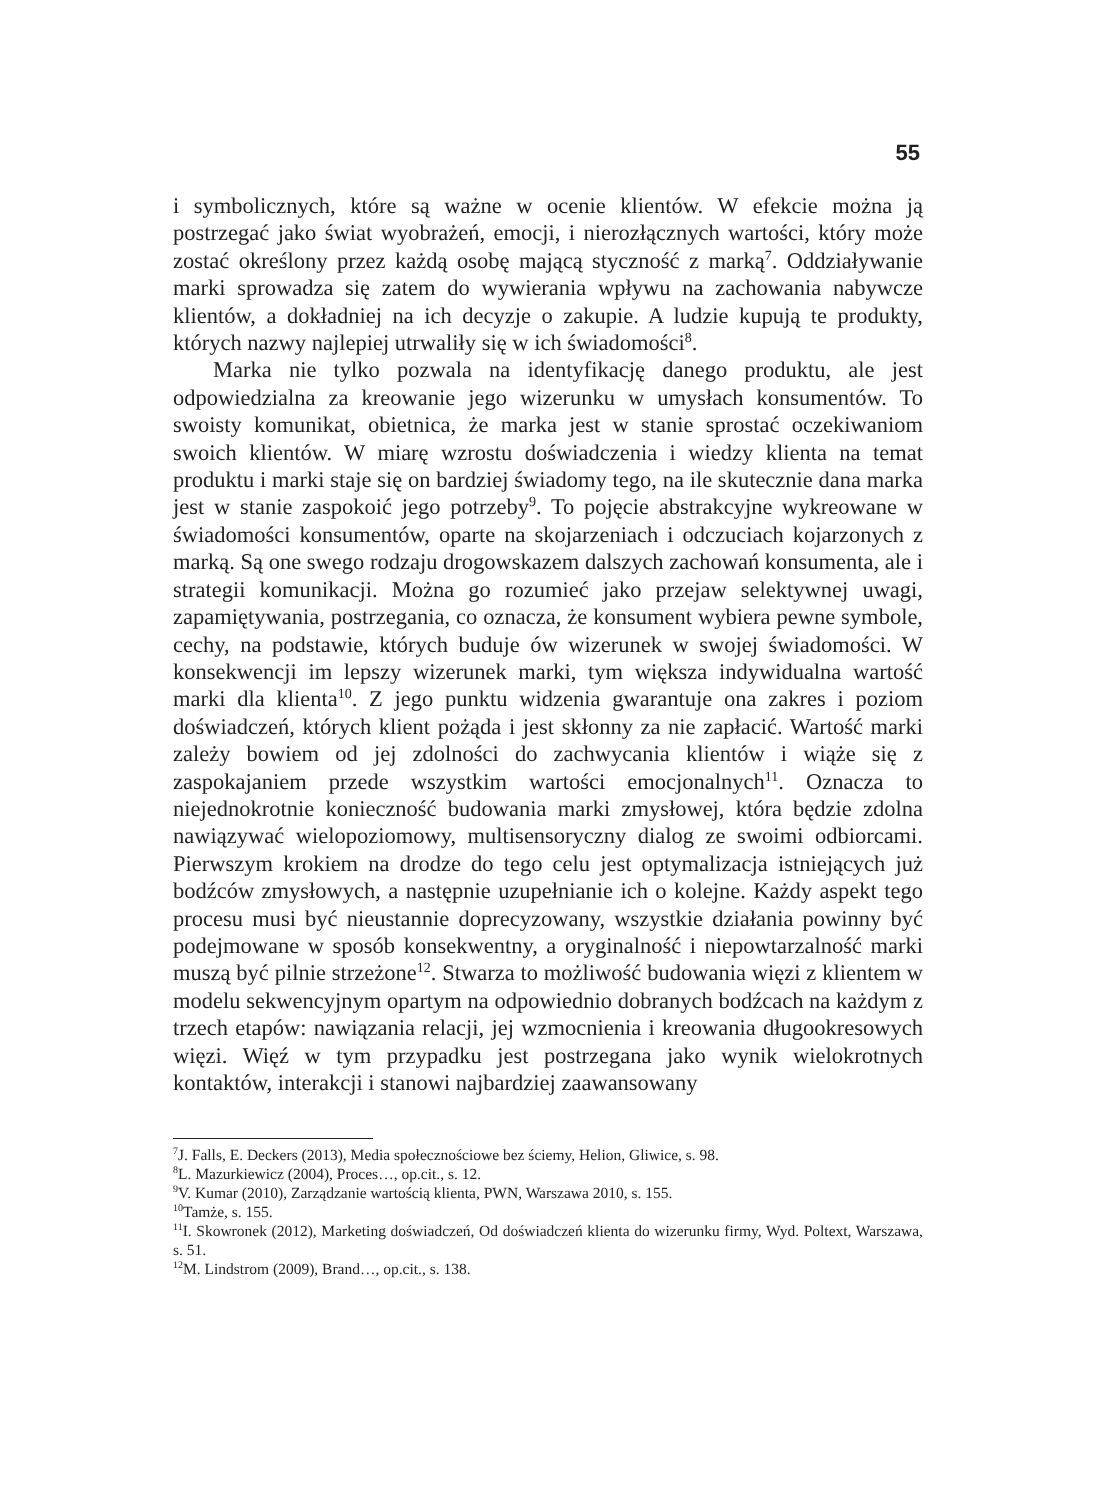55
i symbolicznych, które są ważne w ocenie klientów. W efekcie można ją postrzegać jako świat wyobrażeń, emocji, i nierozłącznych wartości, który może zostać określony przez każdą osobę mającą styczność z marką<sup>7</sup>. Oddziaływanie marki sprowadza się zatem do wywierania wpływu na zachowania nabywcze klientów, a dokładniej na ich decyzje o zakupie. A ludzie kupują te produkty, których nazwy najlepiej utrwaliły się w ich świadomości<sup>8</sup>.
Marka nie tylko pozwala na identyfikację danego produktu, ale jest odpowiedzialna za kreowanie jego wizerunku w umysłach konsumentów. To swoisty komunikat, obietnica, że marka jest w stanie sprostać oczekiwaniom swoich klientów. W miarę wzrostu doświadczenia i wiedzy klienta na temat produktu i marki staje się on bardziej świadomy tego, na ile skutecznie dana marka jest w stanie zaspokoić jego potrzeby<sup>9</sup>. To pojęcie abstrakcyjne wykreowane w świadomości konsumentów, oparte na skojarzeniach i odczuciach kojarzonych z marką. Są one swego rodzaju drogowskazem dalszych zachowań konsumenta, ale i strategii komunikacji. Można go rozumieć jako przejaw selektywnej uwagi, zapamiętywania, postrzegania, co oznacza, że konsument wybiera pewne symbole, cechy, na podstawie, których buduje ów wizerunek w swojej świadomości. W konsekwencji im lepszy wizerunek marki, tym większa indywidualna wartość marki dla klienta<sup>10</sup>. Z jego punktu widzenia gwarantuje ona zakres i poziom doświadczeń, których klient pożąda i jest skłonny za nie zapłacić. Wartość marki zależy bowiem od jej zdolności do zachwycania klientów i wiąże się z zaspokajaniem przede wszystkim wartości emocjonalnych<sup>11</sup>. Oznacza to niejednokrotnie konieczność budowania marki zmysłowej, która będzie zdolna nawiązywać wielopoziomowy, multisensoryczny dialog ze swoimi odbiorcami. Pierwszym krokiem na drodze do tego celu jest optymalizacja istniejących już bodźców zmysłowych, a następnie uzupełnianie ich o kolejne. Każdy aspekt tego procesu musi być nieustannie doprecyzowany, wszystkie działania powinny być podejmowane w sposób konsekwentny, a oryginalność i niepowtarzalność marki muszą być pilnie strzeżone<sup>12</sup>. Stwarza to możliwość budowania więzi z klientem w modelu sekwencyjnym opartym na odpowiednio dobranych bodźcach na każdym z trzech etapów: nawiązania relacji, jej wzmocnienia i kreowania długookresowych więzi. Więź w tym przypadku jest postrzegana jako wynik wielokrotnych kontaktów, interakcji i stanowi najbardziej zaawansowany
<sup>7</sup> J. Falls, E. Deckers (2013), Media społecznościowe bez ściemy, Helion, Gliwice, s. 98.
<sup>8</sup> L. Mazurkiewicz (2004), Proces…, op.cit., s. 12.
<sup>9</sup> V. Kumar (2010), Zarządzanie wartością klienta, PWN, Warszawa 2010, s. 155.
<sup>10</sup> Tamże, s. 155.
<sup>11</sup> I. Skowronek (2012), Marketing doświadczeń, Od doświadczeń klienta do wizerunku firmy, Wyd. Poltext, Warszawa, s. 51.
<sup>12</sup> M. Lindstrom (2009), Brand…, op.cit., s. 138.